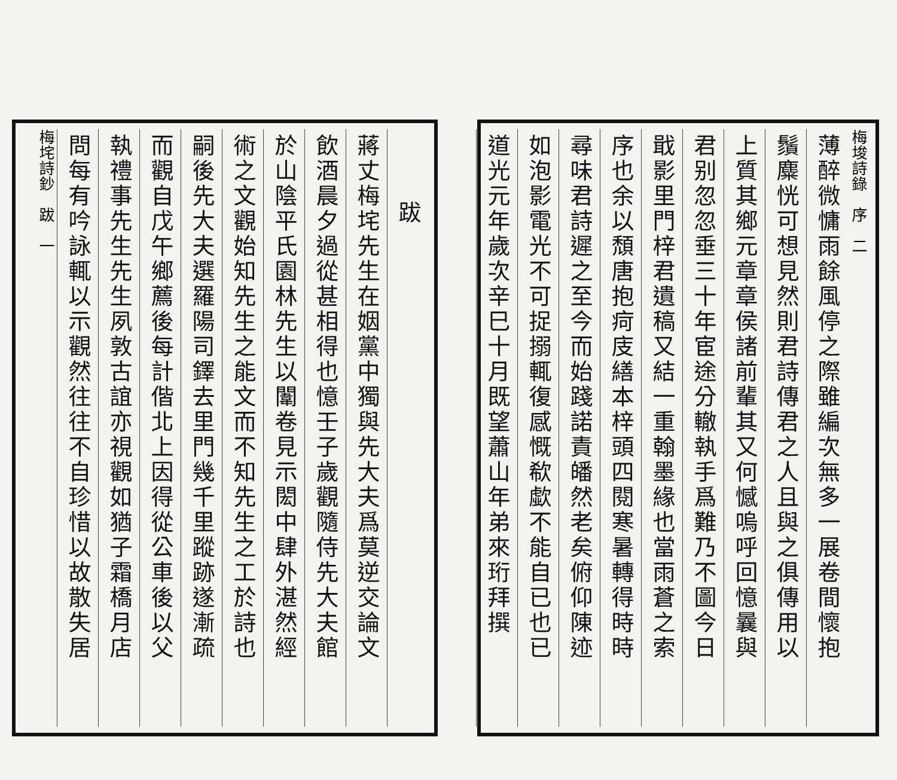梅埈詩錄　序　二
薄醉微慵雨餘風停之際雖編次無多一展卷間懷抱
鬚麋恍可想見然則君詩傳君之人且與之俱傳用以
上質其鄉元章章侯諸前輩其又何憾嗚呼回憶曩與
君别忽忽垂三十年宦途分轍執手爲難乃不圖今日
戢影里門梓君遺稿又結一重翰墨緣也當雨蒼之索
序也余以頹唐抱疴庋繕本梓頭四閱寒暑轉得時時
尋味君詩遲之至今而始踐諾責皤然老矣俯仰陳迹
如泡影電光不可捉搦輒復感慨欷歔不能自已也已
道光元年歲次辛巳十月既望蕭山年弟來珩拜撰
跋
蔣丈梅垞先生在姻黨中獨與先大夫爲莫逆交論文
飲酒晨夕過從甚相得也憶壬子歲觀隨侍先大夫館
於山陰平氏園林先生以闈卷見示閎中肆外湛然經
術之文觀始知先生之能文而不知先生之工於詩也
嗣後先大夫選羅陽司鐸去里門幾千里蹤跡遂漸疏
而觀自戊午鄉薦後每計偕北上因得從公車後以父
執禮事先生先生夙敦古誼亦視觀如猶子霜橋月店
問每有吟詠輒以示觀然往往不自珍惜以故散失居
梅垞詩鈔　跋　一